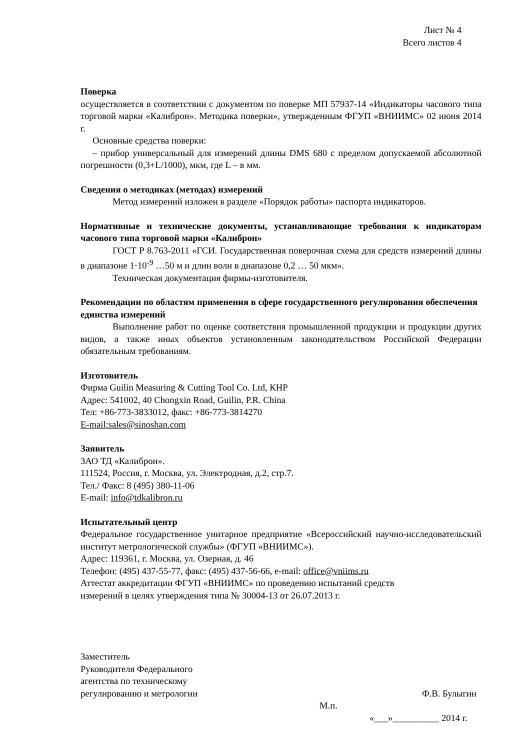Лист № 4
Всего листов 4
Поверка
осуществляется в соответствии с документом по поверке МП 57937-14 «Индикаторы часового типа торговой марки «Калиброн». Методика поверки», утвержденным ФГУП «ВНИИМС» 02 июня 2014 г.
Основные средства поверки:
– прибор универсальный для измерений длины DMS 680 с пределом допускаемой абсолютной погрешности (0,3+L/1000), мкм, где L – в мм.
Сведения о методиках (методах) измерений
Метод измерений изложен в разделе «Порядок работы» паспорта индикаторов.
Нормативные и технические документы, устанавливающие требования к индикаторам часового типа торговой марки «Калиброн»
ГОСТ Р 8.763-2011 «ГСИ. Государственная поверочная схема для средств измерений длины в диапазоне 1·10<sup>-9</sup> …50 м и длин волн в диапазоне 0,2 … 50 мкм».
Техническая документация фирмы-изготовителя.
Рекомендации по областям применения в сфере государственного регулирования обеспечения единства измерений
Выполнение работ по оценке соответствия промышленной продукции и продукции других видов, а также иных объектов установленным законодательством Российской Федерации обязательным требованиям.
Изготовитель
Фирма Guilin Measuring & Cutting Tool Co. Ltd, КНР
Адрес: 541002, 40 Chongxin Road, Guilin, P.R. China
Тел: +86-773-3833012, факс: +86-773-3814270
E-mail:sales@sinoshan.com
Заявитель
ЗАО ТД «Калиброн».
111524, Россия, г. Москва, ул. Электродная, д.2, стр.7.
Тел./ Факс: 8 (495) 380-11-06
E-mail: info@tdkalibron.ru
Испытательный центр
Федеральное государственное унитарное предприятие «Всероссийский научно-исследовательский институт метрологической службы» (ФГУП «ВНИИМС»).
Адрес: 119361, г. Москва, ул. Озерная, д. 46
Телефон: (495) 437-55-77, факс: (495) 437-56-66, e-mail: office@vniims.ru
Аттестат аккредитации ФГУП «ВНИИМС» по проведению испытаний средств
измерений в целях утверждения типа № 30004-13 от 26.07.2013 г.
Заместитель
Руководителя Федерального
агентства по техническому
регулированию и метрологии Ф.В. Булыгин
М.п.
«___»__________ 2014 г.